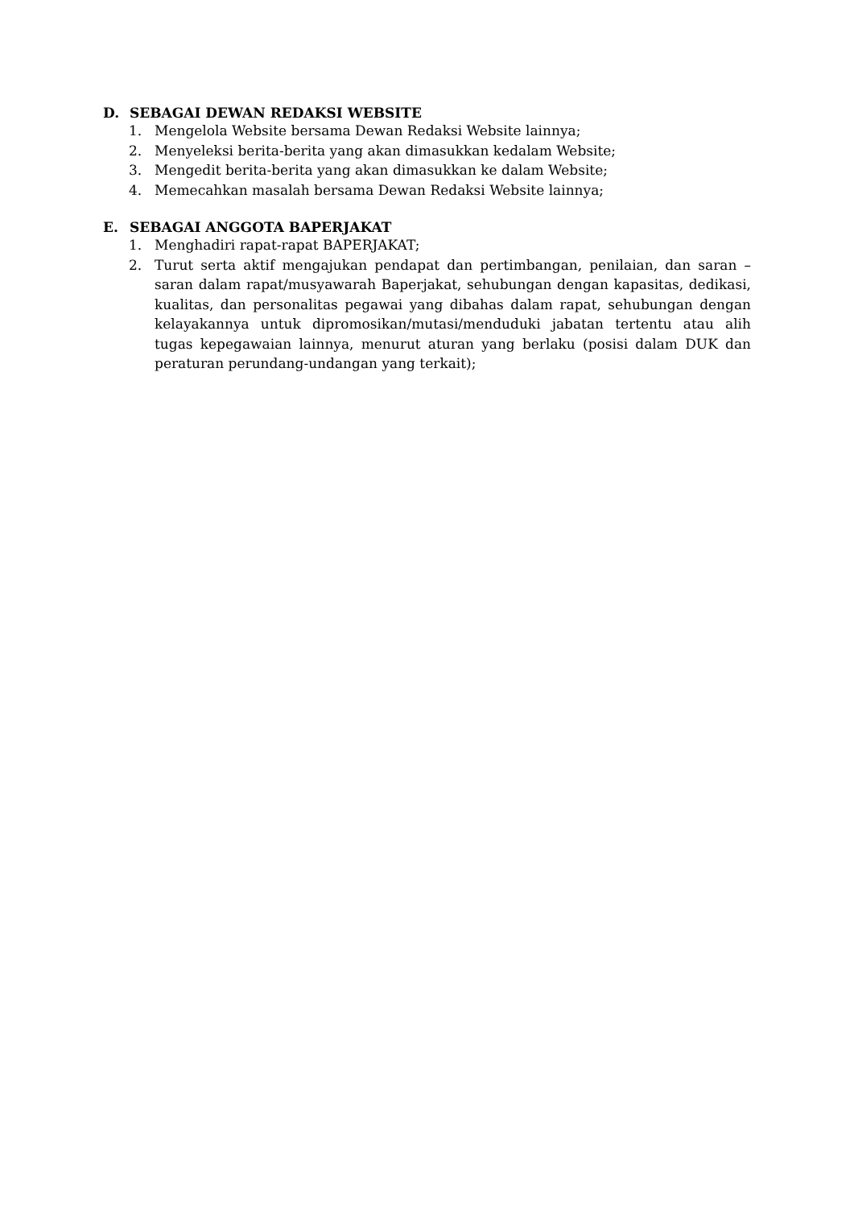D. SEBAGAI DEWAN REDAKSI WEBSITE
1. Mengelola Website bersama Dewan Redaksi Website lainnya;
2. Menyeleksi berita-berita yang akan dimasukkan kedalam Website;
3. Mengedit berita-berita yang akan dimasukkan ke dalam Website;
4. Memecahkan masalah bersama Dewan Redaksi Website lainnya;
E. SEBAGAI ANGGOTA BAPERJAKAT
1. Menghadiri rapat-rapat BAPERJAKAT;
2. Turut serta aktif mengajukan pendapat dan pertimbangan, penilaian, dan saran – saran dalam rapat/musyawarah Baperjakat, sehubungan dengan kapasitas, dedikasi, kualitas, dan personalitas pegawai yang dibahas dalam rapat, sehubungan dengan kelayakannya untuk dipromosikan/mutasi/menduduki jabatan tertentu atau alih tugas kepegawaian lainnya, menurut aturan yang berlaku (posisi dalam DUK dan peraturan perundang-undangan yang terkait);